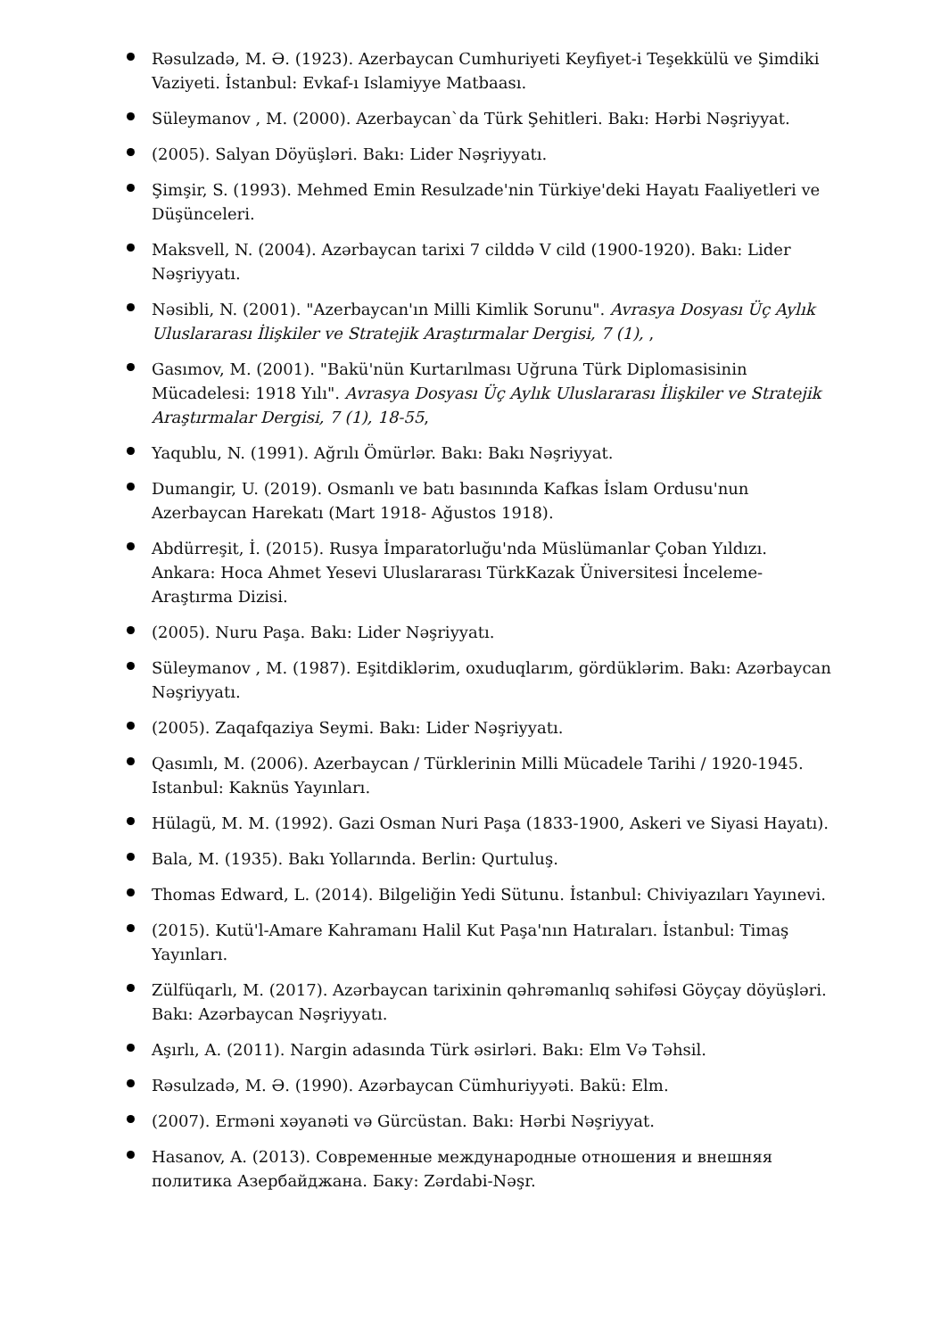Rəsulzadə, M. Ə. (1923). Azerbaycan Cumhuriyeti Keyfiyet-i Teşekkülü ve Şimdiki Vaziyeti. İstanbul: Evkaf-ı Islamiyye Matbaası.
Süleymanov , M. (2000). Azerbaycan`da Türk Şehitleri. Bakı: Hərbi Nəşriyyat.
(2005). Salyan Döyüşləri. Bakı: Lider Nəşriyyatı.
Şimşir, S. (1993). Mehmed Emin Resulzade'nin Türkiye'deki Hayatı Faaliyetleri ve Düşünceleri.
Maksvell, N. (2004). Azərbaycan tarixi 7 cilddə V cild (1900-1920). Bakı: Lider Nəşriyyatı.
Nəsibli, N. (2001). "Azerbaycan'ın Milli Kimlik Sorunu". Avrasya Dosyası Üç Aylık Uluslararası İlişkiler ve Stratejik Araştırmalar Dergisi, 7 (1), ,
Gasımov, M. (2001). "Bakü'nün Kurtarılması Uğruna Türk Diplomasisinin Mücadelesi: 1918 Yılı". Avrasya Dosyası Üç Aylık Uluslararası İlişkiler ve Stratejik Araştırmalar Dergisi, 7 (1), 18-55,
Yaqublu, N. (1991). Ağrılı Ömürlər. Bakı: Bakı Nəşriyyat.
Dumangir, U. (2019). Osmanlı ve batı basınında Kafkas İslam Ordusu'nun Azerbaycan Harekatı (Mart 1918- Ağustos 1918).
Abdürreşit, İ. (2015). Rusya İmparatorluğu'nda Müslümanlar Çoban Yıldızı. Ankara: Hoca Ahmet Yesevi Uluslararası TürkKazak Üniversitesi İnceleme-Araştırma Dizisi.
(2005). Nuru Paşa. Bakı: Lider Nəşriyyatı.
Süleymanov , M. (1987). Eşitdiklərim, oxuduqlarım, gördüklərim. Bakı: Azərbaycan Nəşriyyatı.
(2005). Zaqafqaziya Seymi. Bakı: Lider Nəşriyyatı.
Qasımlı, M. (2006). Azerbaycan / Türklerinin Milli Mücadele Tarihi / 1920-1945. Istanbul: Kaknüs Yayınları.
Hülagü, M. M. (1992). Gazi Osman Nuri Paşa (1833-1900, Askeri ve Siyasi Hayatı).
Bala, M. (1935). Bakı Yollarında. Berlin: Qurtuluş.
Thomas Edward, L. (2014). Bilgeliğin Yedi Sütunu. İstanbul: Chiviyazıları Yayınevi.
(2015). Kutü'l-Amare Kahramanı Halil Kut Paşa'nın Hatıraları. İstanbul: Timaş Yayınları.
Zülfüqarlı, M. (2017). Azərbaycan tarixinin qəhrəmanlıq səhifəsi Göyçay döyüşləri. Bakı: Azərbaycan Nəşriyyatı.
Aşırlı, A. (2011). Nargin adasında Türk əsirləri. Bakı: Elm Və Təhsil.
Rəsulzadə, M. Ə. (1990). Azərbaycan Cümhuriyyəti. Bakü: Elm.
(2007). Erməni xəyanəti və Gürcüstan. Bakı: Hərbi Nəşriyyat.
Hasanov, A. (2013). Современные международные отношения и внешняя политика Азербайджана. Баку: Zərdabi-Nəşr.